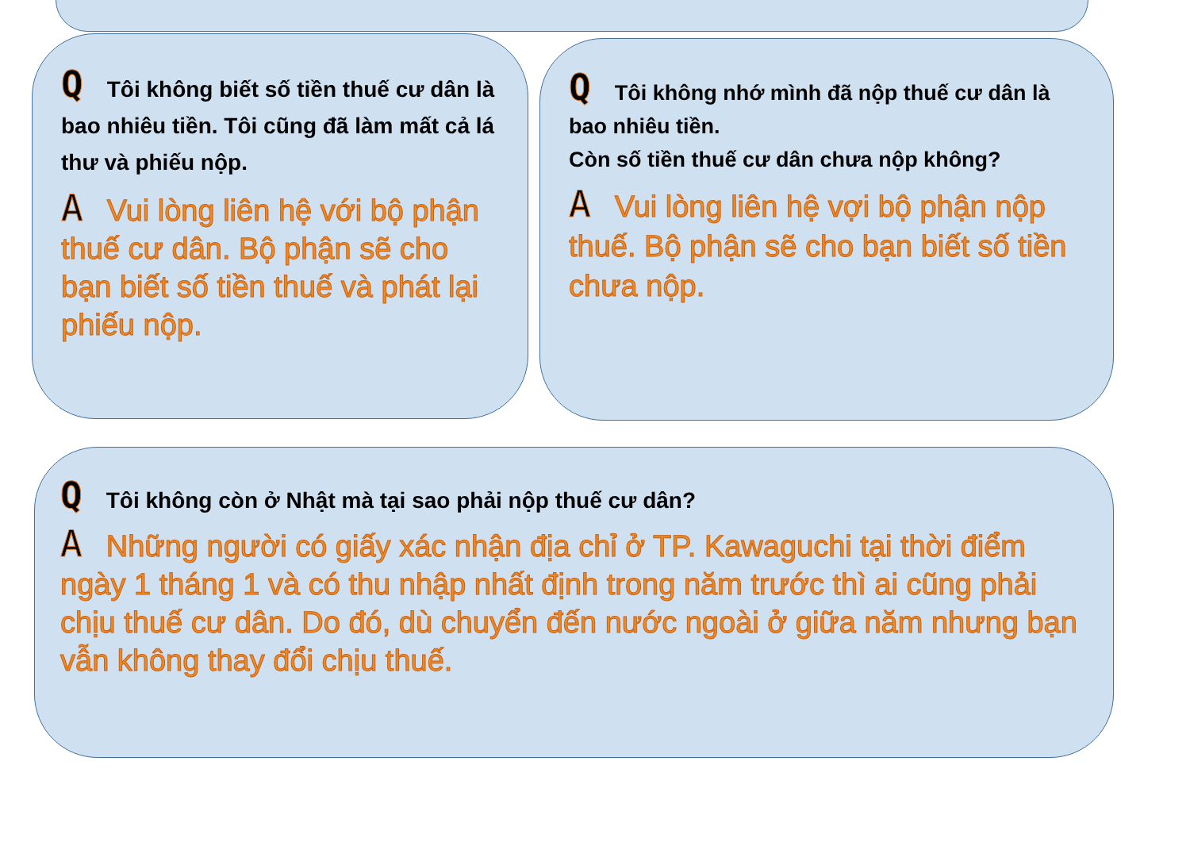Q Tôi không biết số tiền thuế cư dân là bao nhiêu tiền. Tôi cũng đã làm mất cả lá thư và phiếu nộp.
A Vui lòng liên hệ với bộ phận thuế cư dân. Bộ phận sẽ cho bạn biết số tiền thuế và phát lại phiếu nộp.
Q Tôi không nhớ mình đã nộp thuế cư dân là bao nhiêu tiền.
Còn số tiền thuế cư dân chưa nộp không?
A Vui lòng liên hệ vợi bộ phận nộp thuế. Bộ phận sẽ cho bạn biết số tiền chưa nộp.
Q Tôi không còn ở Nhật mà tại sao phải nộp thuế cư dân?
A Những người có giấy xác nhận địa chỉ ở TP. Kawaguchi tại thời điểm ngày 1 tháng 1 và có thu nhập nhất định trong năm trước thì ai cũng phải chịu thuế cư dân. Do đó, dù chuyển đến nước ngoài ở giữa năm nhưng bạn vẫn không thay đổi chịu thuế.